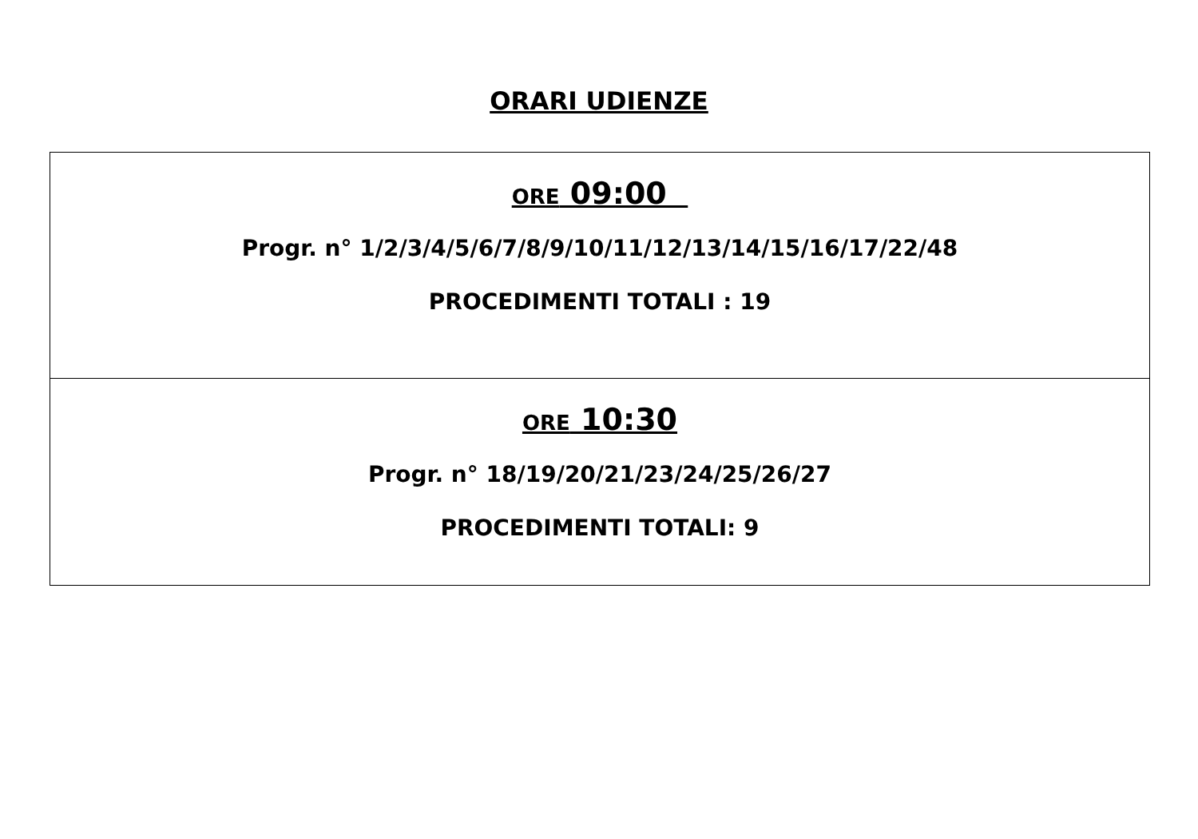ORARI UDIENZE
| ORE 09:00 Progr. n° 1/2/3/4/5/6/7/8/9/10/11/12/13/14/15/16/17/22/48 PROCEDIMENTI TOTALI : 19 |
| ORE 10:30 Progr. n° 18/19/20/21/23/24/25/26/27 PROCEDIMENTI TOTALI: 9 |